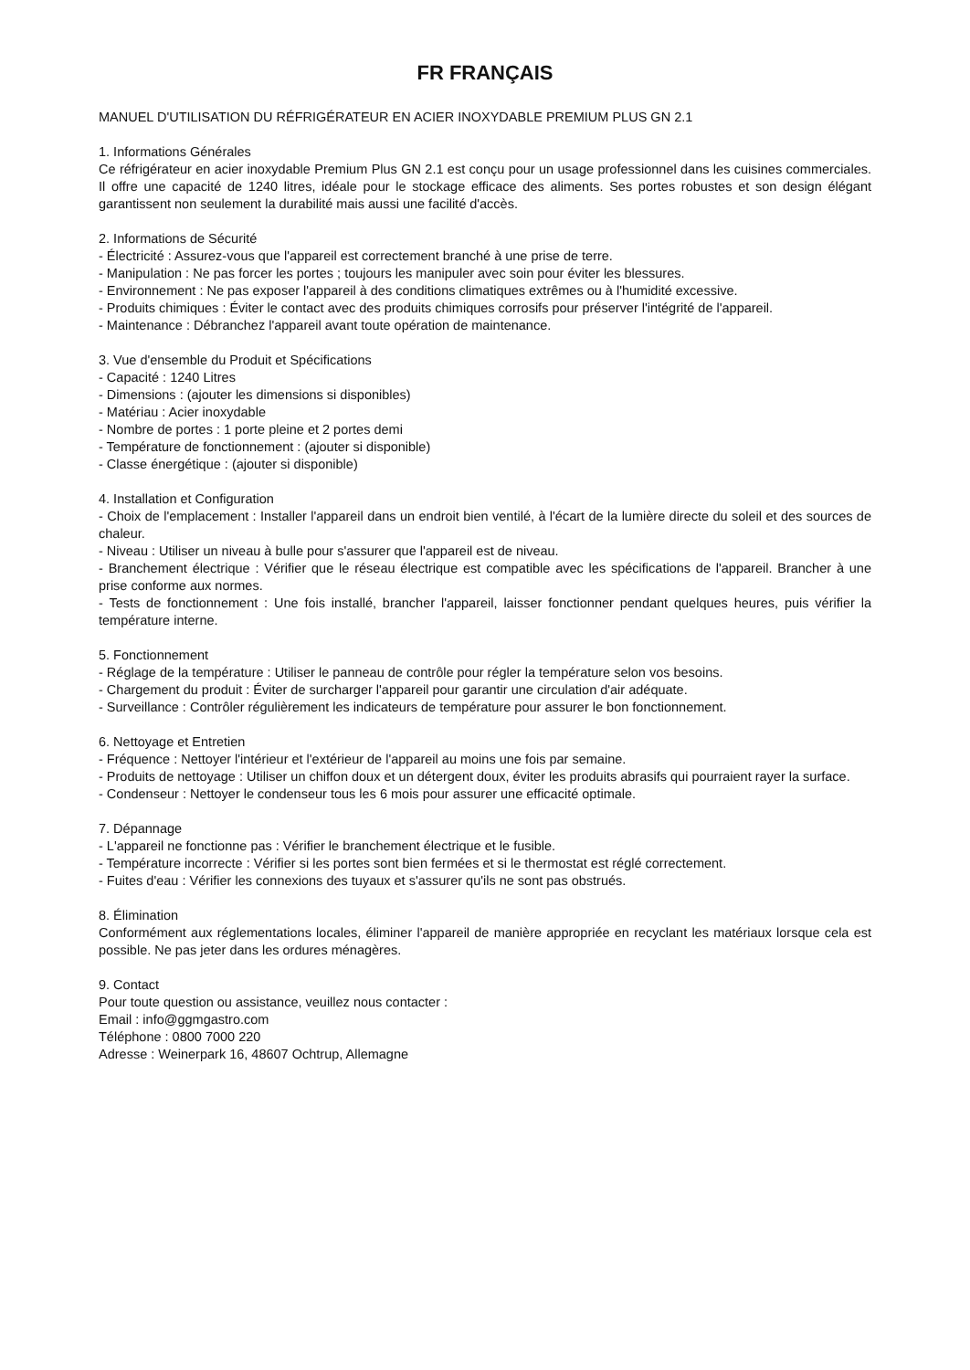FR FRANÇAIS
MANUEL D'UTILISATION DU RÉFRIGÉRATEUR EN ACIER INOXYDABLE PREMIUM PLUS GN 2.1
1. Informations Générales
Ce réfrigérateur en acier inoxydable Premium Plus GN 2.1 est conçu pour un usage professionnel dans les cuisines commerciales. Il offre une capacité de 1240 litres, idéale pour le stockage efficace des aliments. Ses portes robustes et son design élégant garantissent non seulement la durabilité mais aussi une facilité d'accès.
2. Informations de Sécurité
- Électricité : Assurez-vous que l'appareil est correctement branché à une prise de terre.
- Manipulation : Ne pas forcer les portes ; toujours les manipuler avec soin pour éviter les blessures.
- Environnement : Ne pas exposer l'appareil à des conditions climatiques extrêmes ou à l'humidité excessive.
- Produits chimiques : Éviter le contact avec des produits chimiques corrosifs pour préserver l'intégrité de l'appareil.
- Maintenance : Débranchez l'appareil avant toute opération de maintenance.
3. Vue d'ensemble du Produit et Spécifications
- Capacité : 1240 Litres
- Dimensions : (ajouter les dimensions si disponibles)
- Matériau : Acier inoxydable
- Nombre de portes : 1 porte pleine et 2 portes demi
- Température de fonctionnement : (ajouter si disponible)
- Classe énergétique : (ajouter si disponible)
4. Installation et Configuration
- Choix de l'emplacement : Installer l'appareil dans un endroit bien ventilé, à l'écart de la lumière directe du soleil et des sources de chaleur.
- Niveau : Utiliser un niveau à bulle pour s'assurer que l'appareil est de niveau.
- Branchement électrique : Vérifier que le réseau électrique est compatible avec les spécifications de l'appareil. Brancher à une prise conforme aux normes.
- Tests de fonctionnement : Une fois installé, brancher l'appareil, laisser fonctionner pendant quelques heures, puis vérifier la température interne.
5. Fonctionnement
- Réglage de la température : Utiliser le panneau de contrôle pour régler la température selon vos besoins.
- Chargement du produit : Éviter de surcharger l'appareil pour garantir une circulation d'air adéquate.
- Surveillance : Contrôler régulièrement les indicateurs de température pour assurer le bon fonctionnement.
6. Nettoyage et Entretien
- Fréquence : Nettoyer l'intérieur et l'extérieur de l'appareil au moins une fois par semaine.
- Produits de nettoyage : Utiliser un chiffon doux et un détergent doux, éviter les produits abrasifs qui pourraient rayer la surface.
- Condenseur : Nettoyer le condenseur tous les 6 mois pour assurer une efficacité optimale.
7. Dépannage
- L'appareil ne fonctionne pas : Vérifier le branchement électrique et le fusible.
- Température incorrecte : Vérifier si les portes sont bien fermées et si le thermostat est réglé correctement.
- Fuites d'eau : Vérifier les connexions des tuyaux et s'assurer qu'ils ne sont pas obstrués.
8. Élimination
Conformément aux réglementations locales, éliminer l'appareil de manière appropriée en recyclant les matériaux lorsque cela est possible. Ne pas jeter dans les ordures ménagères.
9. Contact
Pour toute question ou assistance, veuillez nous contacter :
Email : info@ggmgastro.com
Téléphone : 0800 7000 220
Adresse : Weinerpark 16, 48607 Ochtrup, Allemagne